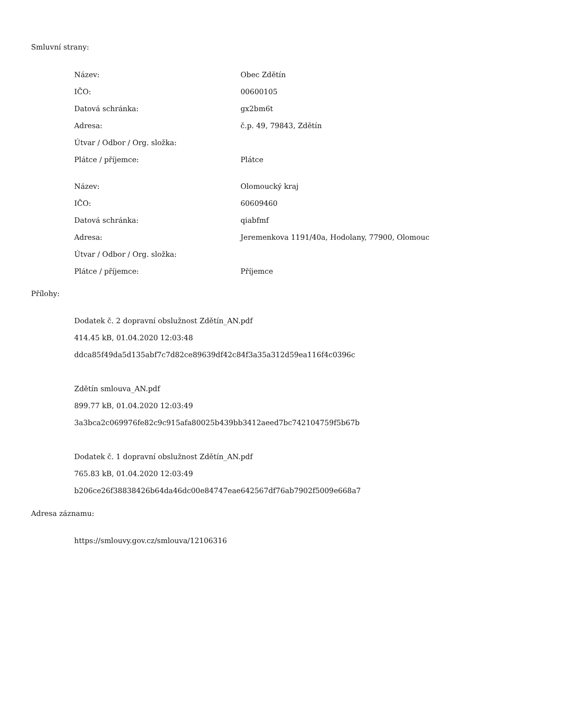Smluvní strany:
| Název: | Obec Zdětín |
| IČO: | 00600105 |
| Datová schránka: | gx2bm6t |
| Adresa: | č.p. 49, 79843, Zdětín |
| Útvar / Odbor / Org. složka: | |
| Plátce / příjemce: | Plátce |
| Název: | Olomoucký kraj |
| IČO: | 60609460 |
| Datová schránka: | qiabfmf |
| Adresa: | Jeremenkova 1191/40a, Hodolany, 77900, Olomouc |
| Útvar / Odbor / Org. složka: | |
| Plátce / příjemce: | Příjemce |
Přílohy:
Dodatek č. 2 dopravní obslužnost Zdětín_AN.pdf
414.45 kB, 01.04.2020 12:03:48
ddca85f49da5d135abf7c7d82ce89639df42c84f3a35a312d59ea116f4c0396c
Zdětín smlouva_AN.pdf
899.77 kB, 01.04.2020 12:03:49
3a3bca2c069976fe82c9c915afa80025b439bb3412aeed7bc742104759f5b67b
Dodatek č. 1 dopravní obslužnost Zdětín_AN.pdf
765.83 kB, 01.04.2020 12:03:49
b206ce26f38838426b64da46dc00e84747eae642567df76ab7902f5009e668a7
Adresa záznamu:
https://smlouvy.gov.cz/smlouva/12106316